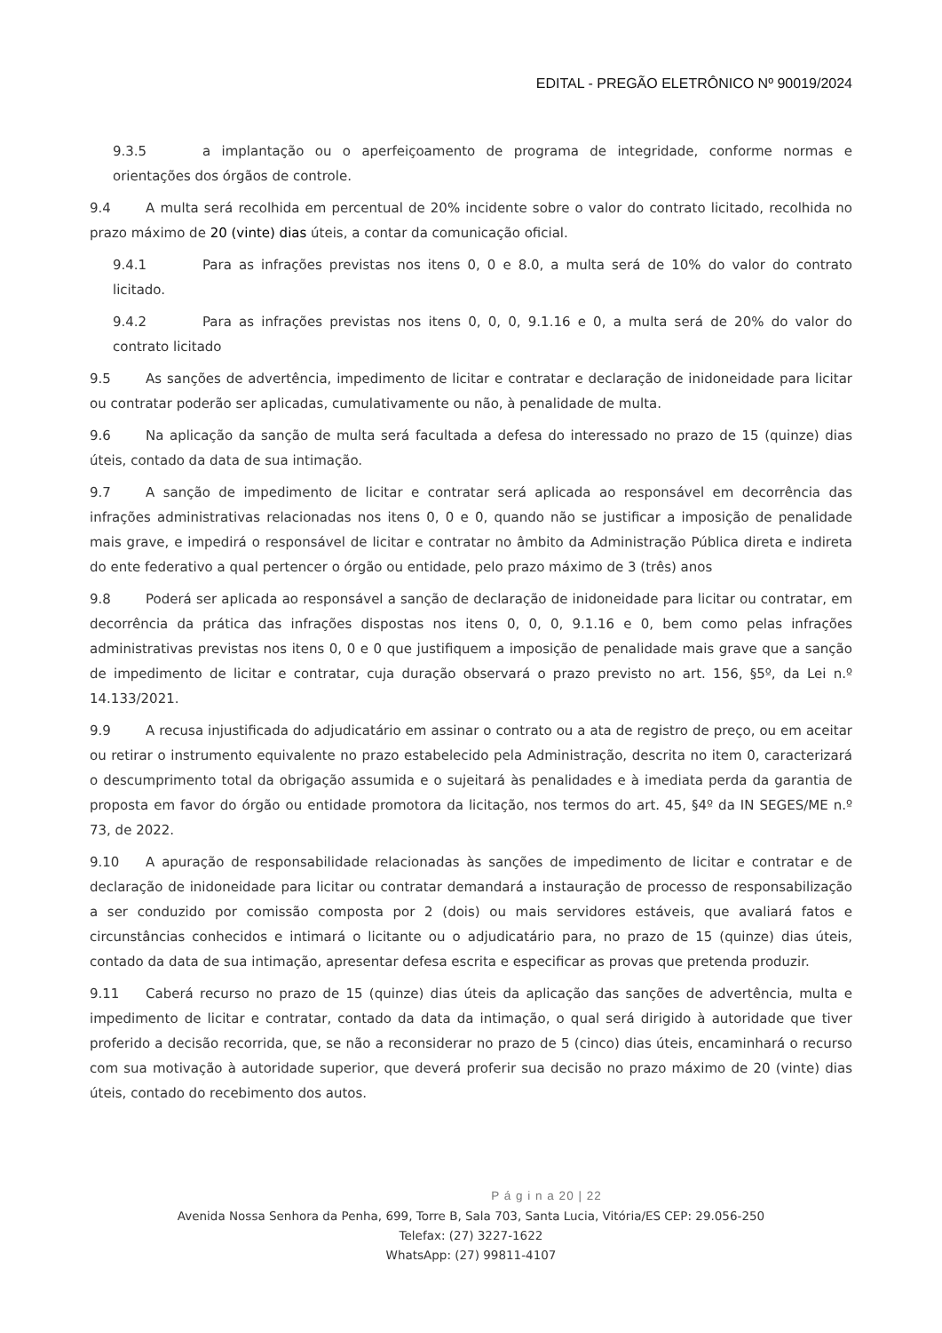EDITAL - PREGÃO ELETRÔNICO Nº 90019/2024
9.3.5 a implantação ou o aperfeiçoamento de programa de integridade, conforme normas e orientações dos órgãos de controle.
9.4 A multa será recolhida em percentual de 20% incidente sobre o valor do contrato licitado, recolhida no prazo máximo de 20 (vinte) dias úteis, a contar da comunicação oficial.
9.4.1 Para as infrações previstas nos itens 0, 0 e 8.0, a multa será de 10% do valor do contrato licitado.
9.4.2 Para as infrações previstas nos itens 0, 0, 0, 9.1.16 e 0, a multa será de 20% do valor do contrato licitado
9.5 As sanções de advertência, impedimento de licitar e contratar e declaração de inidoneidade para licitar ou contratar poderão ser aplicadas, cumulativamente ou não, à penalidade de multa.
9.6 Na aplicação da sanção de multa será facultada a defesa do interessado no prazo de 15 (quinze) dias úteis, contado da data de sua intimação.
9.7 A sanção de impedimento de licitar e contratar será aplicada ao responsável em decorrência das infrações administrativas relacionadas nos itens 0, 0 e 0, quando não se justificar a imposição de penalidade mais grave, e impedirá o responsável de licitar e contratar no âmbito da Administração Pública direta e indireta do ente federativo a qual pertencer o órgão ou entidade, pelo prazo máximo de 3 (três) anos
9.8 Poderá ser aplicada ao responsável a sanção de declaração de inidoneidade para licitar ou contratar, em decorrência da prática das infrações dispostas nos itens 0, 0, 0, 9.1.16 e 0, bem como pelas infrações administrativas previstas nos itens 0, 0 e 0 que justifiquem a imposição de penalidade mais grave que a sanção de impedimento de licitar e contratar, cuja duração observará o prazo previsto no art. 156, §5º, da Lei n.º 14.133/2021.
9.9 A recusa injustificada do adjudicatário em assinar o contrato ou a ata de registro de preço, ou em aceitar ou retirar o instrumento equivalente no prazo estabelecido pela Administração, descrita no item 0, caracterizará o descumprimento total da obrigação assumida e o sujeitará às penalidades e à imediata perda da garantia de proposta em favor do órgão ou entidade promotora da licitação, nos termos do art. 45, §4º da IN SEGES/ME n.º 73, de 2022.
9.10 A apuração de responsabilidade relacionadas às sanções de impedimento de licitar e contratar e de declaração de inidoneidade para licitar ou contratar demandará a instauração de processo de responsabilização a ser conduzido por comissão composta por 2 (dois) ou mais servidores estáveis, que avaliará fatos e circunstâncias conhecidos e intimará o licitante ou o adjudicatário para, no prazo de 15 (quinze) dias úteis, contado da data de sua intimação, apresentar defesa escrita e especificar as provas que pretenda produzir.
9.11 Caberá recurso no prazo de 15 (quinze) dias úteis da aplicação das sanções de advertência, multa e impedimento de licitar e contratar, contado da data da intimação, o qual será dirigido à autoridade que tiver proferido a decisão recorrida, que, se não a reconsiderar no prazo de 5 (cinco) dias úteis, encaminhará o recurso com sua motivação à autoridade superior, que deverá proferir sua decisão no prazo máximo de 20 (vinte) dias úteis, contado do recebimento dos autos.
P á g i n a 20 | 22
Avenida Nossa Senhora da Penha, 699, Torre B, Sala 703, Santa Lucia, Vitória/ES CEP: 29.056-250
Telefax: (27) 3227-1622
WhatsApp: (27) 99811-4107